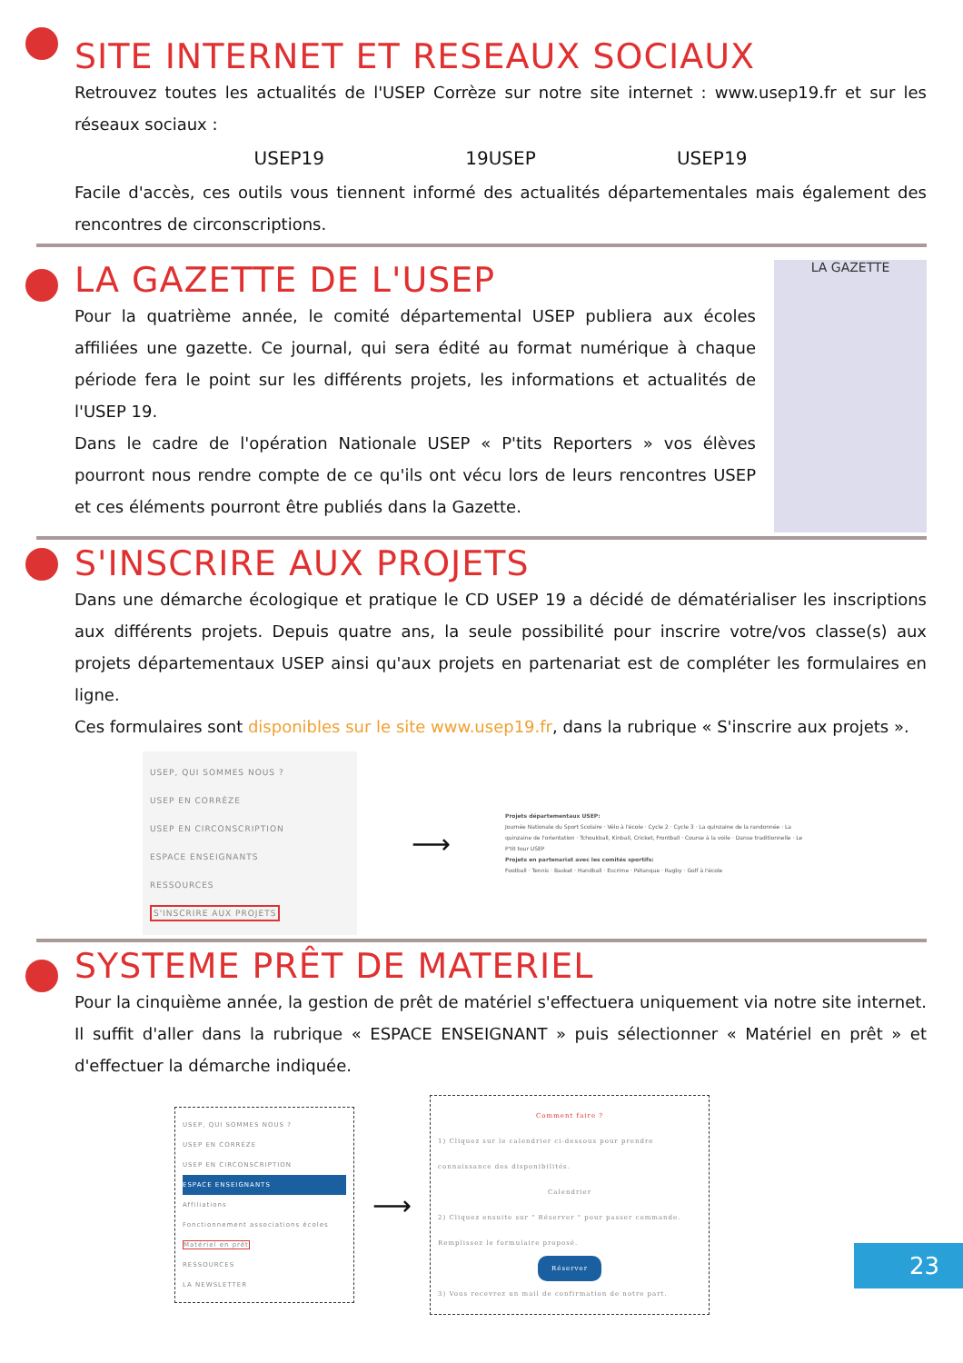SITE INTERNET ET RESEAUX SOCIAUX
Retrouvez toutes les actualités de l'USEP Corrèze sur notre site internet : www.usep19.fr et sur les réseaux sociaux :
USEP19 19USEP USEP19
Facile d'accès, ces outils vous tiennent informé des actualités départementales mais également des rencontres de circonscriptions.
LA GAZETTE DE L'USEP
Pour la quatrième année, le comité départemental USEP publiera aux écoles affiliées une gazette. Ce journal, qui sera édité au format numérique à chaque période fera le point sur les différents projets, les informations et actualités de l'USEP 19.
Dans le cadre de l'opération Nationale USEP « P'tits Reporters » vos élèves pourront nous rendre compte de ce qu'ils ont vécu lors de leurs rencontres USEP et ces éléments pourront être publiés dans la Gazette.
LA GAZETTE
S'INSCRIRE AUX PROJETS
Dans une démarche écologique et pratique le CD USEP 19 a décidé de dématérialiser les inscriptions aux différents projets. Depuis quatre ans, la seule possibilité pour inscrire votre/vos classe(s) aux projets départementaux USEP ainsi qu'aux projets en partenariat est de compléter les formulaires en ligne.
Ces formulaires sont disponibles sur le site www.usep19.fr, dans la rubrique « S'inscrire aux projets ».
USEP, QUI SOMMES NOUS ?
USEP EN CORRÈZE
USEP EN CIRCONSCRIPTION
ESPACE ENSEIGNANTS
RESSOURCES
S'INSCRIRE AUX PROJETS
⟶
Projets départementaux USEP:
Journée Nationale du Sport Scolaire · Vélo à l'école · Cycle 2 · Cycle 3 · La quinzaine de la randonnée · La quinzaine de l'orientation · Tchoukball, Kinball, Cricket, Frontball · Course à la voile · Danse traditionnelle · Le P'tit tour USEP
Projets en partenariat avec les comités sportifs:
Football · Tennis · Basket · Handball · Escrime · Pétanque · Rugby · Golf à l'école
SYSTEME PRÊT DE MATERIEL
Pour la cinquième année, la gestion de prêt de matériel s'effectuera uniquement via notre site internet. Il suffit d'aller dans la rubrique « ESPACE ENSEIGNANT » puis sélectionner « Matériel en prêt » et d'effectuer la démarche indiquée.
USEP, QUI SOMMES NOUS ?
USEP EN CORRÈZE
USEP EN CIRCONSCRIPTION
ESPACE ENSEIGNANTS
Affiliations
Fonctionnement associations écoles
Matériel en prêt
RESSOURCES
LA NEWSLETTER
⟶
Comment faire ?
1) Cliquez sur le calendrier ci-dessous pour prendre connaissance des disponibilités.
Calendrier
2) Cliquez ensuite sur " Réserver " pour passer commande. Remplissez le formulaire proposé.
Réserver
3) Vous recevrez un mail de confirmation de notre part.
23